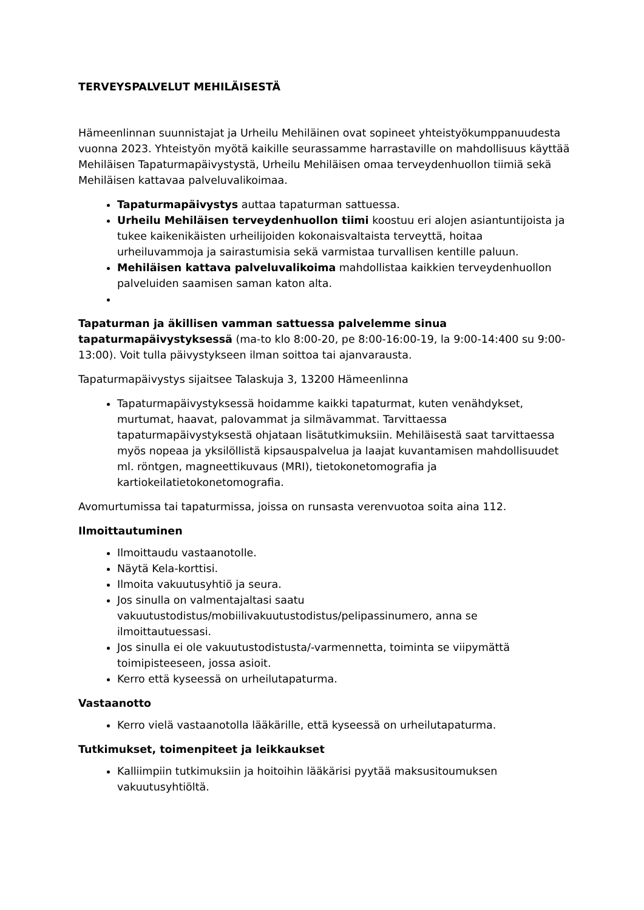TERVEYSPALVELUT MEHILÄISESTÄ
Hämeenlinnan suunnistajat ja Urheilu Mehiläinen ovat sopineet yhteistyökumppanuudesta vuonna 2023. Yhteistyön myötä kaikille seurassamme harrastaville on mahdollisuus käyttää Mehiläisen Tapaturmapäivystystä, Urheilu Mehiläisen omaa terveydenhuollon tiimiä sekä Mehiläisen kattavaa palveluvalikoimaa.
Tapaturmapäivystys auttaa tapaturman sattuessa.
Urheilu Mehiläisen terveydenhuollon tiimi koostuu eri alojen asiantuntijoista ja tukee kaikenikäisten urheilijoiden kokonaisvaltaista terveyttä, hoitaa urheiluvammoja ja sairastumisia sekä varmistaa turvallisen kentille paluun.
Mehiläisen kattava palveluvalikoima mahdollistaa kaikkien terveydenhuollon palveluiden saamisen saman katon alta.
Tapaturman ja äkillisen vamman sattuessa palvelemme sinua tapaturmapäivystyksessä (ma-to klo 8:00-20, pe 8:00-16:00-19, la 9:00-14:400 su 9:00-13:00). Voit tulla päivystykseen ilman soittoa tai ajanvarausta.
Tapaturmapäivystys sijaitsee Talaskuja 3, 13200 Hämeenlinna
Tapaturmapäivystyksessä hoidamme kaikki tapaturmat, kuten venähdykset, murtumat, haavat, palovammat ja silmävammat. Tarvittaessa tapaturmapäivystyksestä ohjataan lisätutkimuksiin. Mehiläisestä saat tarvittaessa myös nopeaa ja yksilöllistä kipsauspalvelua ja laajat kuvantamisen mahdollisuudet ml. röntgen, magneettikuvaus (MRI), tietokonetomografia ja kartiokeilatietokonetomografia.
Avomurtumissa tai tapaturmissa, joissa on runsasta verenvuotoa soita aina 112.
Ilmoittautuminen
Ilmoittaudu vastaanotolle.
Näytä Kela-korttisi.
Ilmoita vakuutusyhtiö ja seura.
Jos sinulla on valmentajaltasi saatu vakuutustodistus/mobiilivakuutustodistus/pelipassinumero, anna se ilmoittautuessasi.
Jos sinulla ei ole vakuutustodistusta/-varmennetta, toiminta se viipymättä toimipisteeseen, jossa asioit.
Kerro että kyseessä on urheilutapaturma.
Vastaanotto
Kerro vielä vastaanotolla lääkärille, että kyseessä on urheilutapaturma.
Tutkimukset, toimenpiteet ja leikkaukset
Kalliimpiin tutkimuksiin ja hoitoihin lääkärisi pyytää maksusitoumuksen vakuutusyhtiöltä.